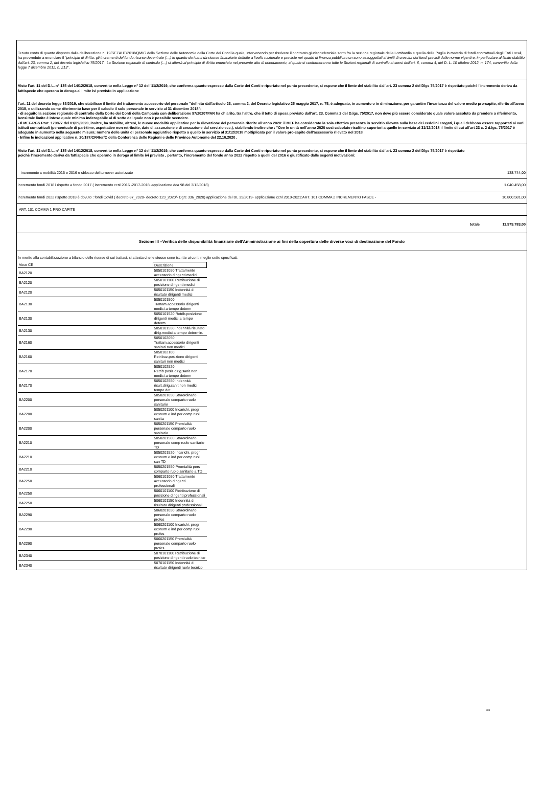Tenuto conto di quanto disposto dalla deliberazione n. 19/SEZAUT/2018/QMIG della Sezione delle Autonomie della Corte dei Conti la quale, intervenendo per risolvere il contrasto giurisprudenziale sorto fra la sezione regionale della Lombardia e quella della Puglia in materia di fondi contrattuali degli Enti Locali, ha provveduto a enunciare il “principio di diritto: gli incrementi del fondo risorse decentrate (…) in quanto derivanti da risorse finanziarie definite a livello nazionale e previste nei quadri di finanza pubblica non sono assoggettati ai limiti di crescita dei fondi previsti dalle norme vigenti e, in particolare al limite stabilito dall’art. 23, comma 2, del decreto legislativo 75/2017 . La Sezione regionale di controllo (…) si atterrà al principio di diritto enunciato nel presente atto di orientamento, al quale si conformeranno tutte le Sezioni regionali di controllo ai sensi dell’art. 6, comma 4, del D. L. 10 ottobre 2012, n. 174, convertito dalla legge 7 dicembre 2012, n. 213”.
Visto l'art. 11 del D.L. n° 135 del 14/12/2018, convertito nella Legge n° 12 dell'11/2/2019, che conferma quanto espresso dalla Corte dei Conti e riportato nel punto precedente, si espone che il limte del stabilito dall'art. 23 comma 2 del Dlgs 75/2017 è rispettato poichè l'incremento deriva da fattispecie che operano in deroga al limite ivi previsto in applicazione
l'art. 11 del decreto legge 35/2019, che stabilisce il limite del trattamento accessorio del personale "definito dall'articolo 23, comma 2, del Decreto legislativo 25 maggio 2017, n. 75, è adeguato, in aumento o in diminuzione, per garantire l'invarianza del valore medio pro-capite, riferito all'anno 2018, e utilizzando come riferimento base per il calcolo il solo personale in servizio al 31 dicembre 2018";
- di seguito la sezione regionale di controllo della Corte dei Conti della Campania con deliberazione 97/20207PAR ha chiarito, tra l’altro, che il tetto di spesa previsto dall’art. 23. Comma 2 del D.lgs. 75/2017, non deve più essere considerato quale valore assoluto da prendere a riferimento, bensì tale limite è inteso quale minimo inderogabile al di sotto del quale non è possibile scendere.
- Il MEF-RGS Prot. 179877 del 01/09/2020, inoltre, ha stabilito, altresì, le nuove modalità applicative per la rilevazione del personale riferite all’anno 2020: il MEF ha considerato la sola effettiva presenza in servizio rilevata sulla base dei cedolini erogati, i quali debbono essere rapportati ai vari istituti contrattuali (percentuale di part-time, aspettative non retribuite, date di assunzione e di cessazione dal servizio ecc.), stabilendo inoltre che : “Ove le unità nell’anno 2020 così calcolate risultino superiori a quelle in servizio al 31/12/2018 il limite di cui all’art 23 c. 2 d.lgs. 75/2017 è adeguato in aumento nella seguente misura: numero delle unità di personale aggiuntivo rispetto a quello in servizio al 31/12/2018 moltiplicato per il valore pro-capite dell’accessorio rilevato nel 2018.
- Infine le indicazioni applicative n. 20/187/CR4ter/C della Conferenza delle Regioni e delle Province Autonome del 22.10.2020 .
Visto l'art. 11 del D.L. n° 135 del 14/12/2018, convertito nella Legge n° 12 dell'11/2/2019, che conferma quanto espresso dalla Corte dei Conti e riportato nel punto precedente, si espone che il limte del stabilito dall'art. 23 comma 2 del Dlgs 75/2017 è rispettato poichè l'incremento deriva da fattispecie che operano in deroga al limite ivi previsto , pertanto, l'incremento del fondo anno 2022 rispetto a quelli del 2016 è giustificato dalle segenti motivazioni:
incremento x mobilità 2015 e 2016 e sblocco del turnover autorizzato 138.744,00
incremento fondi 2018 i rispetto a fondo 2017 ( incremento ccnl 2016 -2017-2018 -applicazione dca 98 del 3/12/2018) 1.040.458,00
incremento fondi 2022 rispetto 2018 è dovuto : fondi Covid ( decreto 87_2020- decreto 123_2020/- Dgrc 336_2020) applicazione del DL 35/2019- applicazione ccnl 2019-2021:ART. 101 COMMA 2 INCREMENTO FASCE - 10.800.581,00
ART. 101 COMMA 1 PRO CAPITE
totale 11.979.783,00
Sezione III –Verifica delle disponibilità finanziarie dell'Amministrazione ai fini della copertura delle diverse voci di destinazione del Fondo
In merito alla contabilizzazione a bilancio delle risorse di cui trattasi, si attesta che le stesse sono iscritte ai conti meglio sotto specificati:
| Voce CE | Descrizione |
| BA2120 | 5050101050 Trattamento accessorio dirigenti medici |
| BA2120 | 5050101100 Retribuzione di posizione dirigenti medici |
| BA2120 | 5050101150 Indennità di risultato dirigenti medici |
| BA2130 | 5050101500 Trattam.accessorio dirigenti medici a tempo determ |
| BA2130 | 5050101520 Retrib.posizione dirigenti medici a tempo determ. |
| BA2130 | 5050101550 Indennità risultato dirig.medici a tempo determin. |
| BA2160 | 5050102050 Trattam.accessorio dirigenti sanitari non medici |
| BA2160 | 5050102100 Retribuz.posizione dirigenti sanitari non medici |
| BA2170 | 5050102520 Retrib.posiz.dirig.sanit.non medici a tempo determ |
| BA2170 | 5050102550 Indennità risult.dirig.sanit.non medici tempo det. |
| BA2200 | 5050201050 Straordinario personale comparto ruolo sanitario |
| BA2200 | 5050201100 Incarichi, progr econom e ind per comp ruol sanita |
| BA2200 | 5050201150 Premialità personale comparto ruolo sanitario |
| BA2210 | 5050201500 Straordinario personale comp ruolo sanitario TD |
| BA2210 | 5050201520 Incarichi, progr econom e ind per comp ruol san TD |
| BA2210 | 5050201550 Premialità pers comparto ruolo sanitario a TD |
| BA2250 | 5060101050 Trattamento accessorio dirigenti professionali |
| BA2250 | 5060101100 Retribuzione di posizione dirigenti professionali |
| BA2250 | 5060101150 Indennità di risultato dirigenti professionali |
| BA2290 | 5060201050 Straordinario personale comparto ruolo profes |
| BA2290 | 5060201100 Incarichi, progr econom e ind per comp ruol profes |
| BA2290 | 5060201150 Premialità personale comparto ruolo profes |
| BA2340 | 5070101100 Retribuzione di posizione dirigenti ruolo tecnico |
| BA2340 | 5070101150 Indennità di risultato dirigenti ruolo tecnico |
3/3